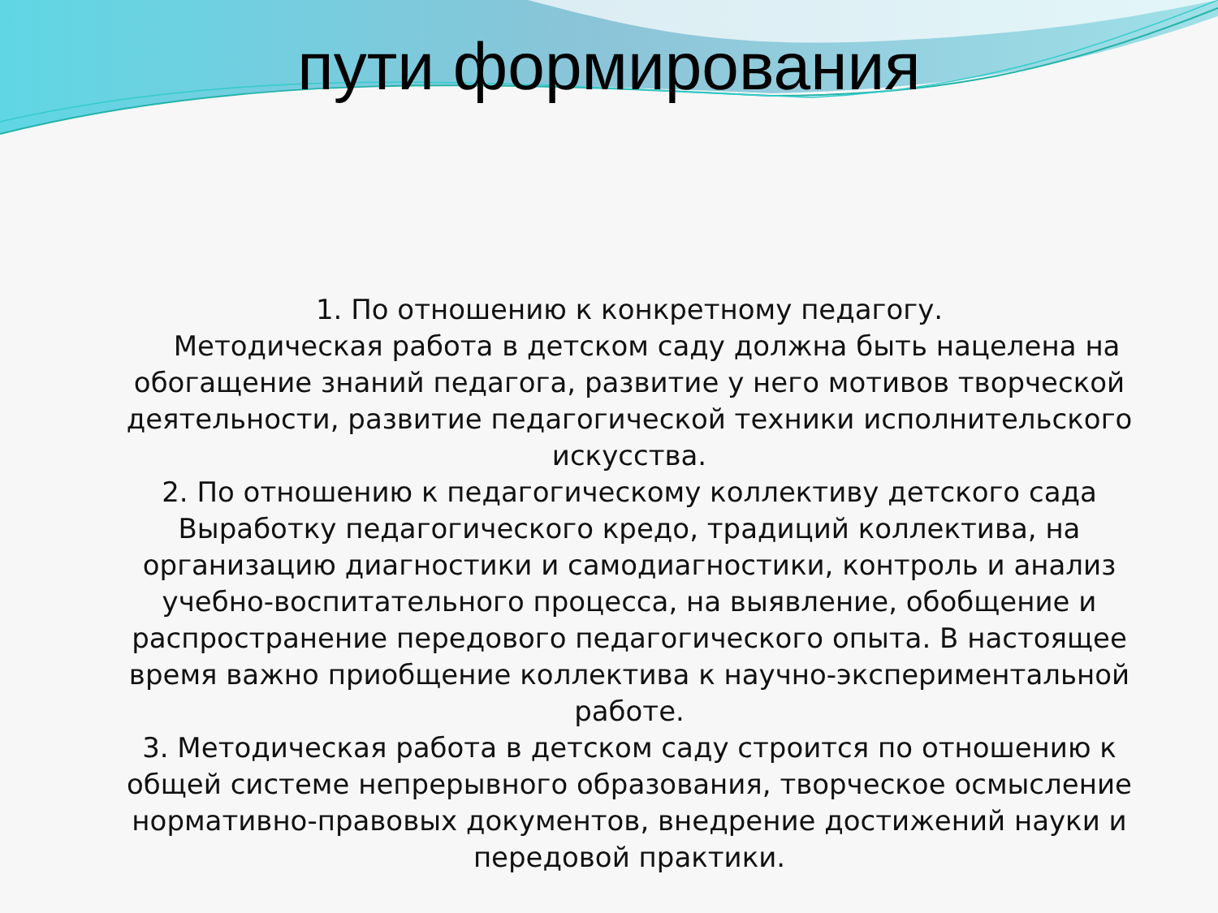пути формирования
1. По отношению к конкретному педагогу.
Методическая работа в детском саду должна быть нацелена на обогащение знаний педагога, развитие у него мотивов творческой деятельности, развитие педагогической техники исполнительского искусства.
2. По отношению к педагогическому коллективу детского сада Выработку педагогического кредо, традиций коллектива, на организацию диагностики и самодиагностики, контроль и анализ учебно-воспитательного процесса, на выявление, обобщение и распространение передового педагогического опыта. В настоящее время важно приобщение коллектива к научно-экспериментальной работе.
3. Методическая работа в детском саду строится по отношению к общей системе непрерывного образования, творческое осмысление нормативно-правовых документов, внедрение достижений науки и передовой практики.